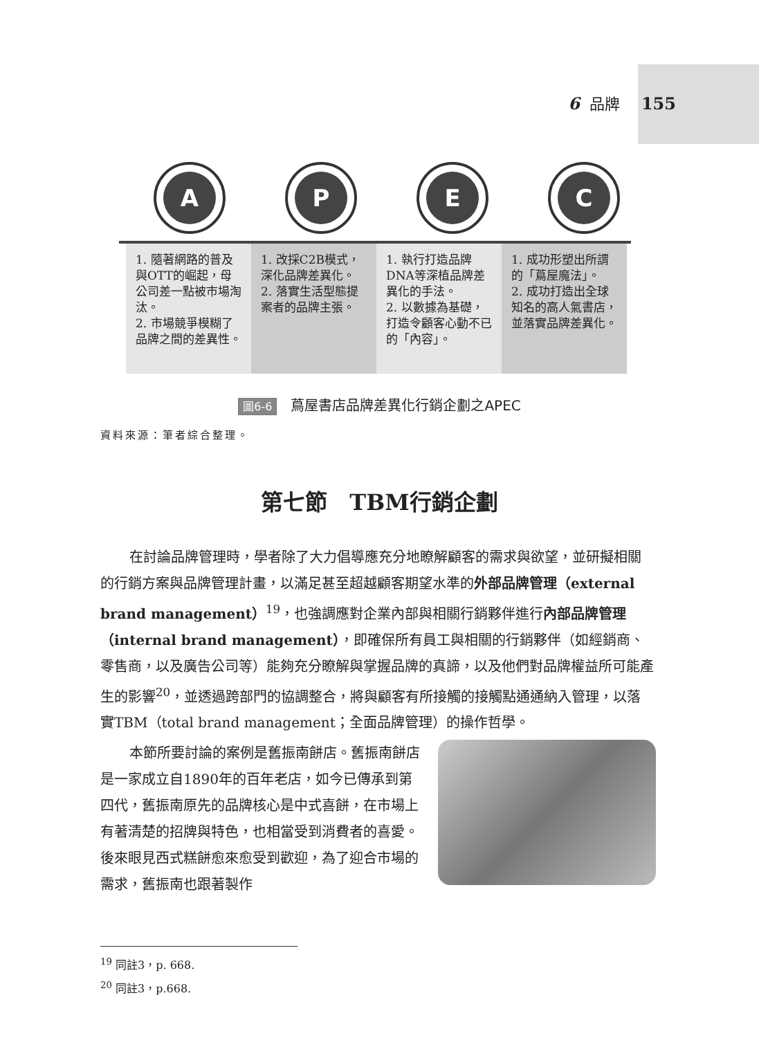6 品牌 155
A P E C
1. 隨著網路的普及與OTT的崛起，母公司差一點被市場淘汰。
2. 市場競爭模糊了品牌之間的差異性。
1. 改採C2B模式，深化品牌差異化。
2. 落實生活型態提案者的品牌主張。
1. 執行打造品牌DNA等深植品牌差異化的手法。
2. 以數據為基礎，打造令顧客心動不已的「內容」。
1. 成功形塑出所謂的「蔦屋魔法」。
2. 成功打造出全球知名的高人氣書店，並落實品牌差異化。
圖6-6 蔦屋書店品牌差異化行銷企劃之APEC
資料來源：筆者綜合整理。
第七節　TBM行銷企劃
在討論品牌管理時，學者除了大力倡導應充分地瞭解顧客的需求與欲望，並研擬相關的行銷方案與品牌管理計畫，以滿足甚至超越顧客期望水準的外部品牌管理（external brand management）<sup>19</sup>，也強調應對企業內部與相關行銷夥伴進行內部品牌管理（internal brand management），即確保所有員工與相關的行銷夥伴（如經銷商、零售商，以及廣告公司等）能夠充分瞭解與掌握品牌的真諦，以及他們對品牌權益所可能產生的影響<sup>20</sup>，並透過跨部門的協調整合，將與顧客有所接觸的接觸點通通納入管理，以落實TBM（total brand management；全面品牌管理）的操作哲學。
本節所要討論的案例是舊振南餅店。舊振南餅店是一家成立自1890年的百年老店，如今已傳承到第四代，舊振南原先的品牌核心是中式喜餅，在市場上有著清楚的招牌與特色，也相當受到消費者的喜愛。後來眼見西式糕餅愈來愈受到歡迎，為了迎合市場的需求，舊振南也跟著製作
<sup>19</sup> 同註3，p. 668.
<sup>20</sup> 同註3，p.668.